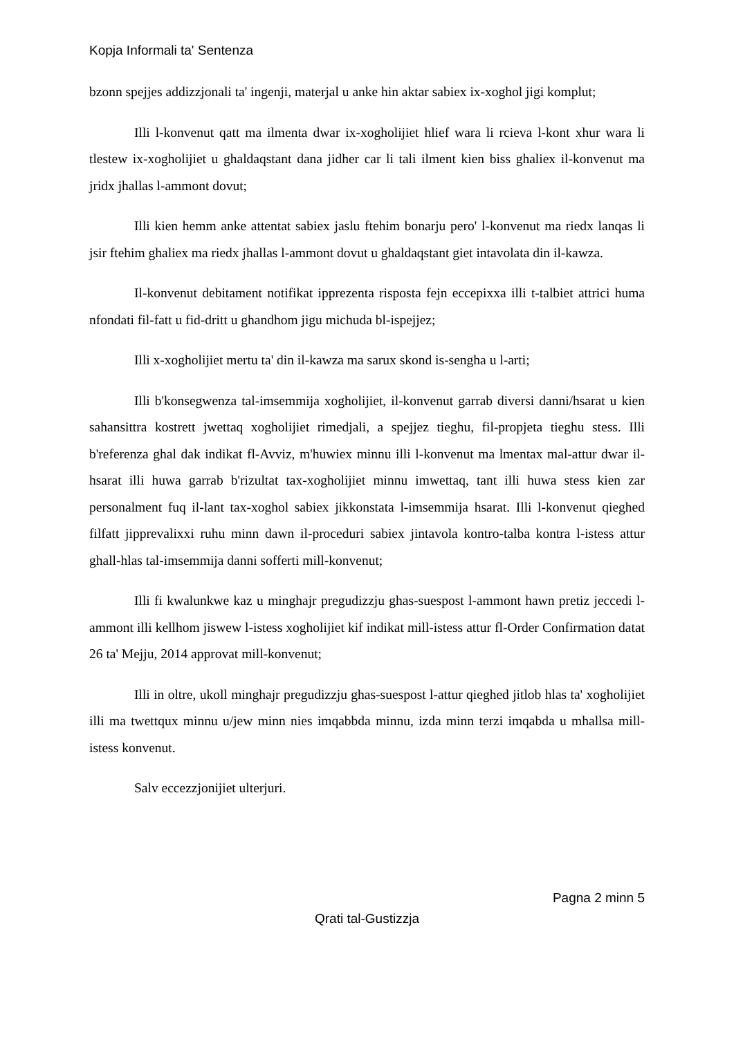Kopja Informali ta' Sentenza
bzonn spejjes addizzjonali ta' ingenji, materjal u anke hin aktar sabiex ix-xoghol jigi komplut;
Illi l-konvenut qatt ma ilmenta dwar ix-xogholijiet hlief wara li rcieva l-kont xhur wara li tlestew ix-xogholijiet u ghaldaqstant dana jidher car li tali ilment kien biss ghaliex il-konvenut ma jridx jhallas l-ammont dovut;
Illi kien hemm anke attentat sabiex jaslu ftehim bonarju pero' l-konvenut ma riedx lanqas li jsir ftehim ghaliex ma riedx jhallas l-ammont dovut u ghaldaqstant giet intavolata din il-kawza.
Il-konvenut debitament notifikat ipprezenta risposta fejn eccepixxa illi t-talbiet attrici huma nfondati fil-fatt u fid-dritt u ghandhom jigu michuda bl-ispejjez;
Illi x-xogholijiet mertu ta' din il-kawza ma sarux skond is-sengha u l-arti;
Illi b'konsegwenza tal-imsemmija xogholijiet, il-konvenut garrab diversi danni/hsarat u kien sahansittra kostrett jwettaq xogholijiet rimedjali, a spejjez tieghu, fil-propjeta tieghu stess. Illi b'referenza ghal dak indikat fl-Avviz, m'huwiex minnu illi l-konvenut ma lmentax mal-attur dwar il-hsarat illi huwa garrab b'rizultat tax-xogholijiet minnu imwettaq, tant illi huwa stess kien zar personalment fuq il-lant tax-xoghol sabiex jikkonstata l-imsemmija hsarat. Illi l-konvenut qieghed filfatt jipprevalixxi ruhu minn dawn il-proceduri sabiex jintavola kontro-talba kontra l-istess attur ghall-hlas tal-imsemmija danni sofferti mill-konvenut;
Illi fi kwalunkwe kaz u minghajr pregudizzju ghas-suespost l-ammont hawn pretiz jeccedi l-ammont illi kellhom jiswew l-istess xogholijiet kif indikat mill-istess attur fl-Order Confirmation datat 26 ta' Mejju, 2014 approvat mill-konvenut;
Illi in oltre, ukoll minghajr pregudizzju ghas-suespost l-attur qieghed jitlob hlas ta' xogholijiet illi ma twettqux minnu u/jew minn nies imqabbda minnu, izda minn terzi imqabda u mhallsa mill-istess konvenut.
Salv eccezzjonijiet ulterjuri.
Pagna 2 minn 5
Qrati tal-Gustizzja